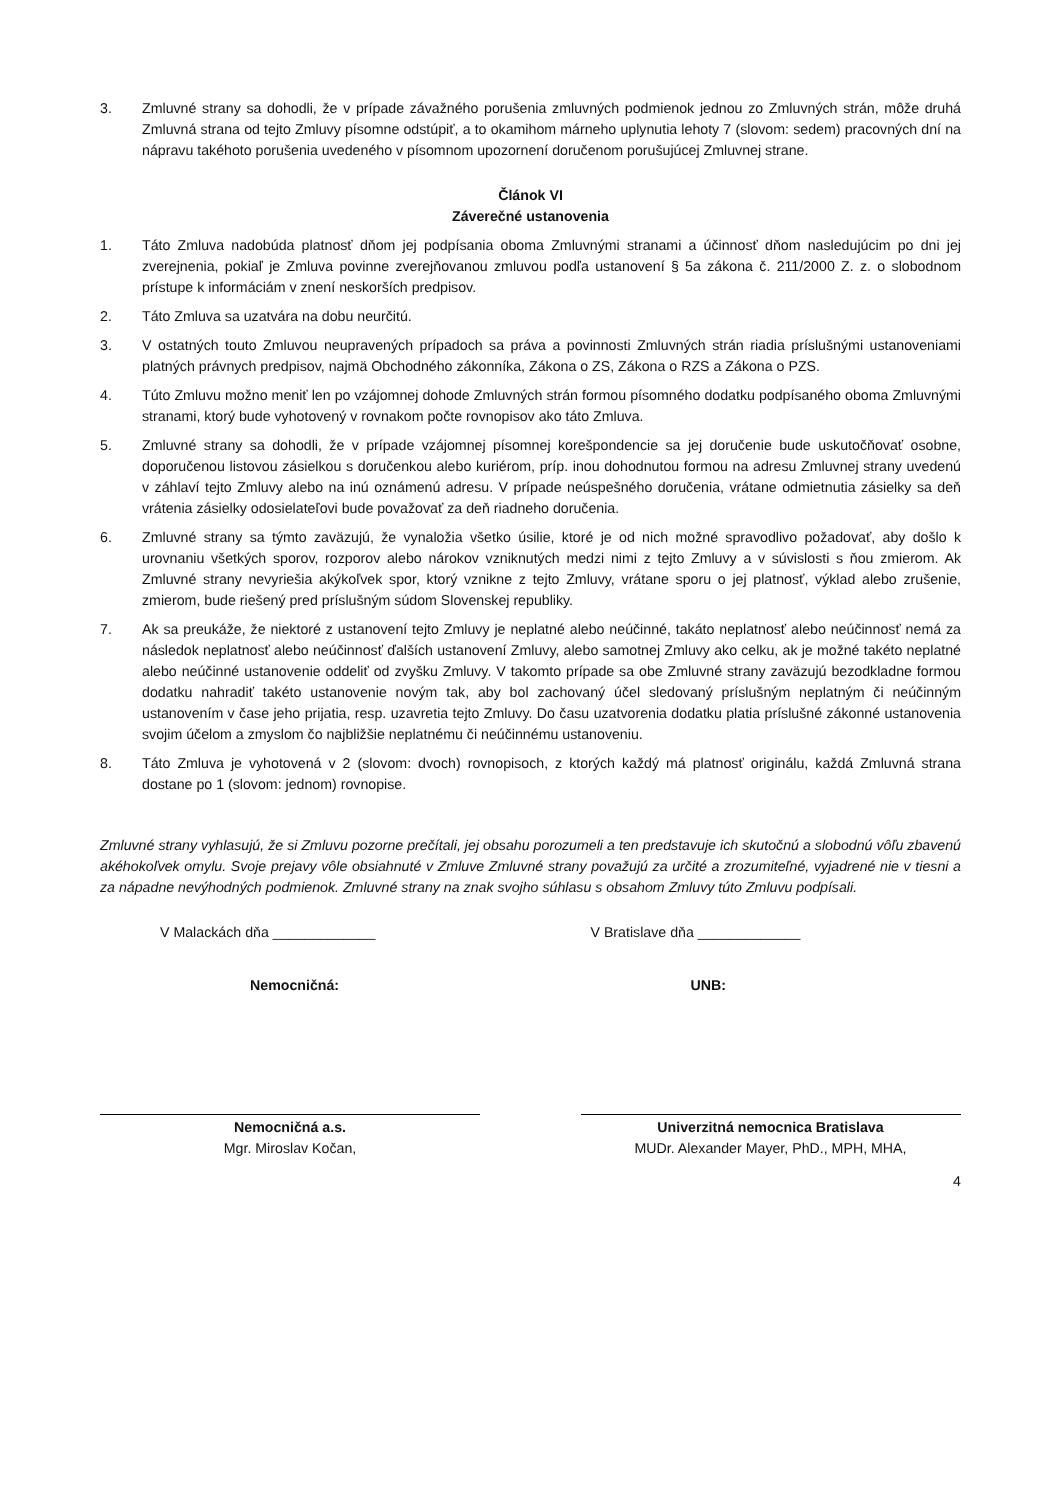3. Zmluvné strany sa dohodli, že v prípade závažného porušenia zmluvných podmienok jednou zo Zmluvných strán, môže druhá Zmluvná strana od tejto Zmluvy písomne odstúpiť, a to okamihom márneho uplynutia lehoty 7 (slovom: sedem) pracovných dní na nápravu takéhoto porušenia uvedeného v písomnom upozornení doručenom porušujúcej Zmluvnej strane.
Článok VI
Záverečné ustanovenia
1. Táto Zmluva nadobúda platnosť dňom jej podpísania oboma Zmluvnými stranami a účinnosť dňom nasledujúcim po dni jej zverejnenia, pokiaľ je Zmluva povinne zverejňovanou zmluvou podľa ustanovení § 5a zákona č. 211/2000 Z. z. o slobodnom prístupe k informáciám v znení neskorších predpisov.
2. Táto Zmluva sa uzatvára na dobu neurčitú.
3. V ostatných touto Zmluvou neupravených prípadoch sa práva a povinnosti Zmluvných strán riadia príslušnými ustanoveniami platných právnych predpisov, najmä Obchodného zákonníka, Zákona o ZS, Zákona o RZS a Zákona o PZS.
4. Túto Zmluvu možno meniť len po vzájomnej dohode Zmluvných strán formou písomného dodatku podpísaného oboma Zmluvnými stranami, ktorý bude vyhotovený v rovnakom počte rovnopisov ako táto Zmluva.
5. Zmluvné strany sa dohodli, že v prípade vzájomnej písomnej korešpondencie sa jej doručenie bude uskutočňovať osobne, doporučenou listovou zásielkou s doručenkou alebo kuriérom, príp. inou dohodnutou formou na adresu Zmluvnej strany uvedenú v záhlaví tejto Zmluvy alebo na inú oznámenú adresu. V prípade neúspešného doručenia, vrátane odmietnutia zásielky sa deň vrátenia zásielky odosielateľovi bude považovať za deň riadneho doručenia.
6. Zmluvné strany sa týmto zaväzujú, že vynaložia všetko úsilie, ktoré je od nich možné spravodlivo požadovať, aby došlo k urovnaniu všetkých sporov, rozporov alebo nárokov vzniknutých medzi nimi z tejto Zmluvy a v súvislosti s ňou zmierom. Ak Zmluvné strany nevyriešia akýkoľvek spor, ktorý vznikne z tejto Zmluvy, vrátane sporu o jej platnosť, výklad alebo zrušenie, zmierom, bude riešený pred príslušným súdom Slovenskej republiky.
7. Ak sa preukáže, že niektoré z ustanovení tejto Zmluvy je neplatné alebo neúčinné, takáto neplatnosť alebo neúčinnosť nemá za následok neplatnosť alebo neúčinnosť ďalších ustanovení Zmluvy, alebo samotnej Zmluvy ako celku, ak je možné takéto neplatné alebo neúčinné ustanovenie oddeliť od zvyšku Zmluvy. V takomto prípade sa obe Zmluvné strany zaväzujú bezodkladne formou dodatku nahradiť takéto ustanovenie novým tak, aby bol zachovaný účel sledovaný príslušným neplatným či neúčinným ustanovením v čase jeho prijatia, resp. uzavretia tejto Zmluvy. Do času uzatvorenia dodatku platia príslušné zákonné ustanovenia svojim účelom a zmyslom čo najbližšie neplatnému či neúčinnému ustanoveniu.
8. Táto Zmluva je vyhotovená v 2 (slovom: dvoch) rovnopisoch, z ktorých každý má platnosť originálu, každá Zmluvná strana dostane po 1 (slovom: jednom) rovnopise.
Zmluvné strany vyhlasujú, že si Zmluvu pozorne prečítali, jej obsahu porozumeli a ten predstavuje ich skutočnú a slobodnú vôľu zbavenú akéhokoľvek omylu. Svoje prejavy vôle obsiahnuté v Zmluve Zmluvné strany považujú za určité a zrozumiteľné, vyjadrené nie v tiesni a za nápadne nevýhodných podmienok. Zmluvné strany na znak svojho súhlasu s obsahom Zmluvy túto Zmluvu podpísali.
V Malackách dňa _____________ V Bratislave dňa _____________
Nemocničná: UNB:
Nemocničná a.s.
Mgr. Miroslav Kočan,
Univerzitná nemocnica Bratislava
MUDr. Alexander Mayer, PhD., MPH, MHA,
4